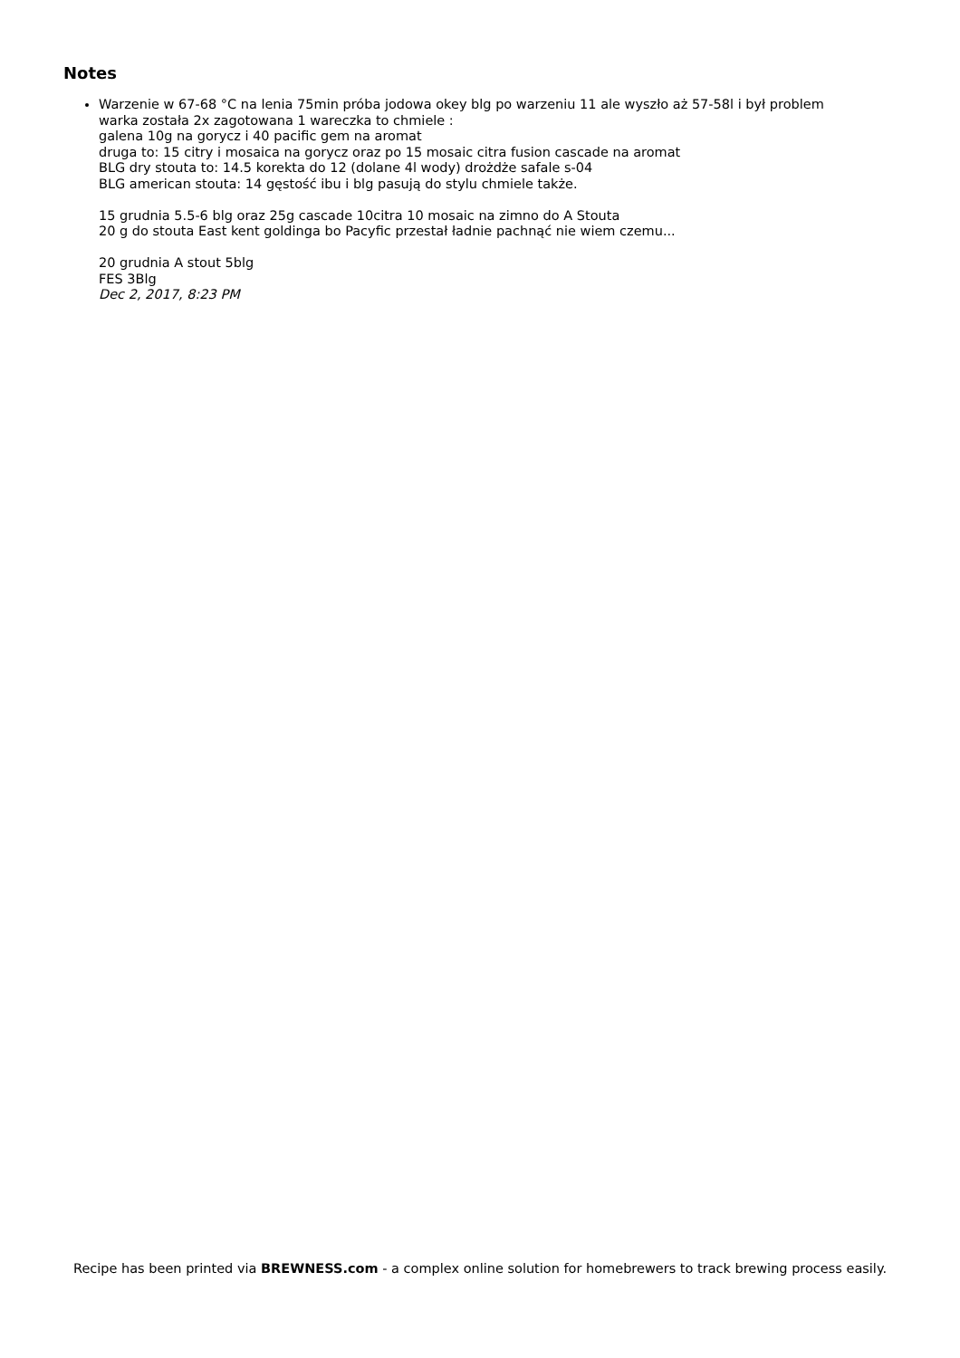Notes
Warzenie w 67-68 °C na lenia 75min próba jodowa okey blg po warzeniu 11 ale wyszło aż 57-58l i był problem
warka została 2x zagotowana 1 wareczka to chmiele :
galena 10g na gorycz i 40 pacific gem na aromat
druga to: 15 citry i mosaica na gorycz oraz po 15 mosaic citra fusion cascade na aromat
BLG dry stouta to: 14.5 korekta do 12 (dolane 4l wody) drożdże safale s-04
BLG american stouta: 14 gęstość ibu i blg pasują do stylu chmiele także.
15 grudnia 5.5-6 blg oraz 25g cascade 10citra 10 mosaic na zimno do A Stouta
20 g do stouta East kent goldinga bo Pacyfic przestał ładnie pachnąć nie wiem czemu...
20 grudnia A stout 5blg
FES 3Blg
Dec 2, 2017, 8:23 PM
Recipe has been printed via BREWNESS.com - a complex online solution for homebrewers to track brewing process easily.